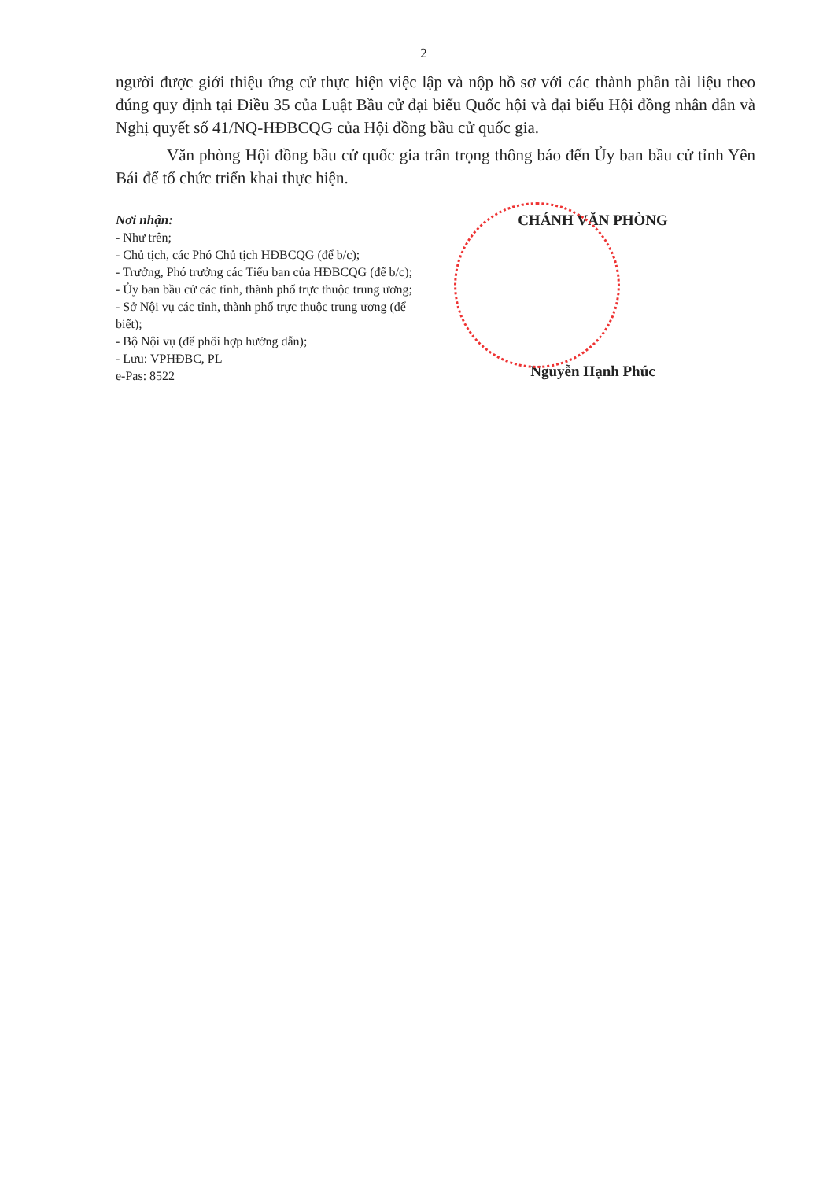2
người được giới thiệu ứng cử thực hiện việc lập và nộp hồ sơ với các thành phần tài liệu theo đúng quy định tại Điều 35 của Luật Bầu cử đại biểu Quốc hội và đại biểu Hội đồng nhân dân và Nghị quyết số 41/NQ-HĐBCQG của Hội đồng bầu cử quốc gia.
Văn phòng Hội đồng bầu cử quốc gia trân trọng thông báo đến Ủy ban bầu cử tỉnh Yên Bái để tổ chức triển khai thực hiện.
Nơi nhận:
- Như trên;
- Chủ tịch, các Phó Chủ tịch HĐBCQG (để b/c);
- Trưởng, Phó trưởng các Tiểu ban của HĐBCQG (để b/c);
- Ủy ban bầu cử các tỉnh, thành phố trực thuộc trung ương;
- Sở Nội vụ các tỉnh, thành phố trực thuộc trung ương (để biết);
- Bộ Nội vụ (để phối hợp hướng dẫn);
- Lưu: VPHĐBC, PL
e-Pas: 8522
CHÁNH VĂN PHÒNG
Nguyễn Hạnh Phúc